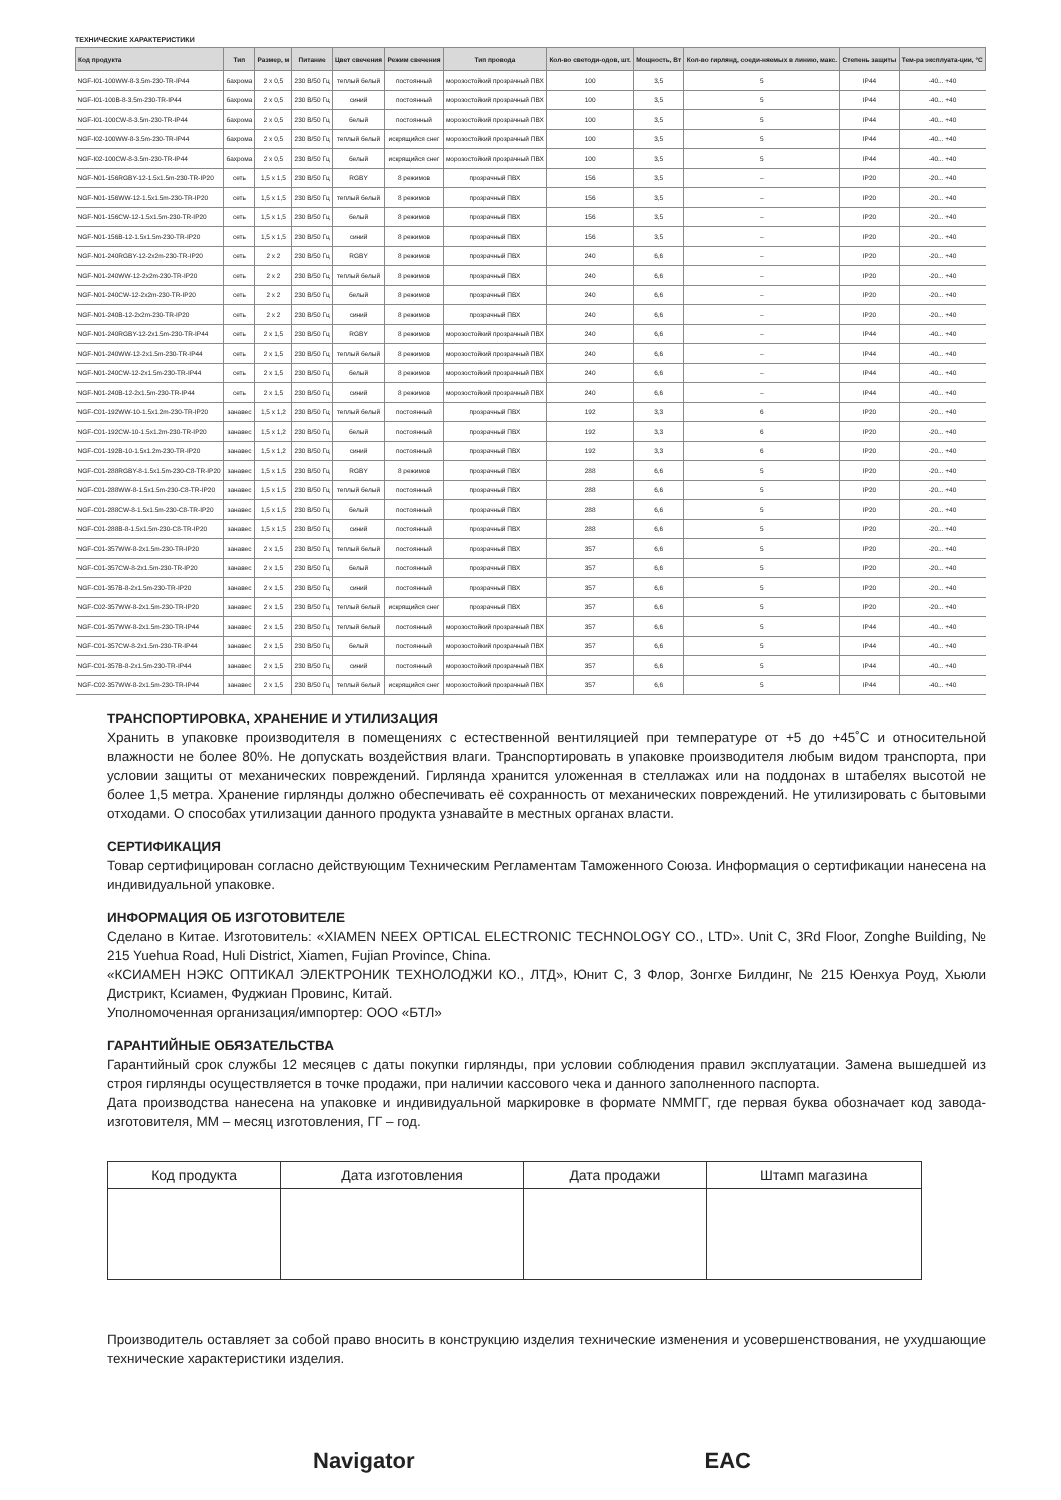ТЕХНИЧЕСКИЕ ХАРАКТЕРИСТИКИ
| Код продукта | Тип | Размер, м | Питание | Цвет свечения | Режим свечения | Тип провода | Кол-во светоди-одов, шт. | Мощность, Вт | Кол-во гирлянд, соеди-няемых в линию, макс. | Степень защиты | Тем-ра эксплуата-ции, °С |
| --- | --- | --- | --- | --- | --- | --- | --- | --- | --- | --- | --- |
| NGF-I01-100WW-8-3.5m-230-TR-IP44 | бахрома | 2 x 0,5 | 230 В/50 Гц | теплый белый | постоянный | морозостойкий прозрачный ПВХ | 100 | 3,5 | 5 | IP44 | -40... +40 |
| NGF-I01-100B-8-3.5m-230-TR-IP44 | бахрома | 2 x 0,5 | 230 В/50 Гц | синий | постоянный | морозостойкий прозрачный ПВХ | 100 | 3,5 | 5 | IP44 | -40... +40 |
| NGF-I01-100CW-8-3.5m-230-TR-IP44 | бахрома | 2 x 0,5 | 230 В/50 Гц | белый | постоянный | морозостойкий прозрачный ПВХ | 100 | 3,5 | 5 | IP44 | -40... +40 |
| NGF-I02-100WW-8-3.5m-230-TR-IP44 | бахрома | 2 x 0,5 | 230 В/50 Гц | теплый белый | искрящийся снег | морозостойкий прозрачный ПВХ | 100 | 3,5 | 5 | IP44 | -40... +40 |
| NGF-I02-100CW-8-3.5m-230-TR-IP44 | бахрома | 2 x 0,5 | 230 В/50 Гц | белый | искрящийся снег | морозостойкий прозрачный ПВХ | 100 | 3,5 | 5 | IP44 | -40... +40 |
| NGF-N01-156RGBY-12-1.5x1.5m-230-TR-IP20 | сеть | 1,5 x 1,5 | 230 В/50 Гц | RGBY | 8 режимов | прозрачный ПВХ | 156 | 3,5 | – | IP20 | -20... +40 |
| NGF-N01-156WW-12-1.5x1.5m-230-TR-IP20 | сеть | 1,5 x 1,5 | 230 В/50 Гц | теплый белый | 8 режимов | прозрачный ПВХ | 156 | 3,5 | – | IP20 | -20... +40 |
| NGF-N01-156CW-12-1.5x1.5m-230-TR-IP20 | сеть | 1,5 x 1,5 | 230 В/50 Гц | белый | 8 режимов | прозрачный ПВХ | 156 | 3,5 | – | IP20 | -20... +40 |
| NGF-N01-156B-12-1.5x1.5m-230-TR-IP20 | сеть | 1,5 x 1,5 | 230 В/50 Гц | синий | 8 режимов | прозрачный ПВХ | 156 | 3,5 | – | IP20 | -20... +40 |
| NGF-N01-240RGBY-12-2x2m-230-TR-IP20 | сеть | 2 x 2 | 230 В/50 Гц | RGBY | 8 режимов | прозрачный ПВХ | 240 | 6,6 | – | IP20 | -20... +40 |
| NGF-N01-240WW-12-2x2m-230-TR-IP20 | сеть | 2 x 2 | 230 В/50 Гц | теплый белый | 8 режимов | прозрачный ПВХ | 240 | 6,6 | – | IP20 | -20... +40 |
| NGF-N01-240CW-12-2x2m-230-TR-IP20 | сеть | 2 x 2 | 230 В/50 Гц | белый | 8 режимов | прозрачный ПВХ | 240 | 6,6 | – | IP20 | -20... +40 |
| NGF-N01-240B-12-2x2m-230-TR-IP20 | сеть | 2 x 2 | 230 В/50 Гц | синий | 8 режимов | прозрачный ПВХ | 240 | 6,6 | – | IP20 | -20... +40 |
| NGF-N01-240RGBY-12-2x1.5m-230-TR-IP44 | сеть | 2 x 1,5 | 230 В/50 Гц | RGBY | 8 режимов | морозостойкий прозрачный ПВХ | 240 | 6,6 | – | IP44 | -40... +40 |
| NGF-N01-240WW-12-2x1.5m-230-TR-IP44 | сеть | 2 x 1,5 | 230 В/50 Гц | теплый белый | 8 режимов | морозостойкий прозрачный ПВХ | 240 | 6,6 | – | IP44 | -40... +40 |
| NGF-N01-240CW-12-2x1.5m-230-TR-IP44 | сеть | 2 x 1,5 | 230 В/50 Гц | белый | 8 режимов | морозостойкий прозрачный ПВХ | 240 | 6,6 | – | IP44 | -40... +40 |
| NGF-N01-240B-12-2x1.5m-230-TR-IP44 | сеть | 2 x 1,5 | 230 В/50 Гц | синий | 8 режимов | морозостойкий прозрачный ПВХ | 240 | 6,6 | – | IP44 | -40... +40 |
| NGF-C01-192WW-10-1.5x1.2m-230-TR-IP20 | занавес | 1,5 x 1,2 | 230 В/50 Гц | теплый белый | постоянный | прозрачный ПВХ | 192 | 3,3 | 6 | IP20 | -20... +40 |
| NGF-C01-192CW-10-1.5x1.2m-230-TR-IP20 | занавес | 1,5 x 1,2 | 230 В/50 Гц | белый | постоянный | прозрачный ПВХ | 192 | 3,3 | 6 | IP20 | -20... +40 |
| NGF-C01-192B-10-1.5x1.2m-230-TR-IP20 | занавес | 1,5 x 1,2 | 230 В/50 Гц | синий | постоянный | прозрачный ПВХ | 192 | 3,3 | 6 | IP20 | -20... +40 |
| NGF-C01-288RGBY-8-1.5x1.5m-230-C8-TR-IP20 | занавес | 1,5 x 1,5 | 230 В/50 Гц | RGBY | 8 режимов | прозрачный ПВХ | 288 | 6,6 | 5 | IP20 | -20... +40 |
| NGF-C01-288WW-8-1.5x1.5m-230-C8-TR-IP20 | занавес | 1,5 x 1,5 | 230 В/50 Гц | теплый белый | постоянный | прозрачный ПВХ | 288 | 6,6 | 5 | IP20 | -20... +40 |
| NGF-C01-288CW-8-1.5x1.5m-230-C8-TR-IP20 | занавес | 1,5 x 1,5 | 230 В/50 Гц | белый | постоянный | прозрачный ПВХ | 288 | 6,6 | 5 | IP20 | -20... +40 |
| NGF-C01-288B-8-1.5x1.5m-230-C8-TR-IP20 | занавес | 1,5 x 1,5 | 230 В/50 Гц | синий | постоянный | прозрачный ПВХ | 288 | 6,6 | 5 | IP20 | -20... +40 |
| NGF-C01-357WW-8-2x1.5m-230-TR-IP20 | занавес | 2 x 1,5 | 230 В/50 Гц | теплый белый | постоянный | прозрачный ПВХ | 357 | 6,6 | 5 | IP20 | -20... +40 |
| NGF-C01-357CW-8-2x1.5m-230-TR-IP20 | занавес | 2 x 1,5 | 230 В/50 Гц | белый | постоянный | прозрачный ПВХ | 357 | 6,6 | 5 | IP20 | -20... +40 |
| NGF-C01-357B-8-2x1.5m-230-TR-IP20 | занавес | 2 x 1,5 | 230 В/50 Гц | синий | постоянный | прозрачный ПВХ | 357 | 6,6 | 5 | IP20 | -20... +40 |
| NGF-C02-357WW-8-2x1.5m-230-TR-IP20 | занавес | 2 x 1,5 | 230 В/50 Гц | теплый белый | искрящийся снег | прозрачный ПВХ | 357 | 6,6 | 5 | IP20 | -20... +40 |
| NGF-C01-357WW-8-2x1.5m-230-TR-IP44 | занавес | 2 x 1,5 | 230 В/50 Гц | теплый белый | постоянный | морозостойкий прозрачный ПВХ | 357 | 6,6 | 5 | IP44 | -40... +40 |
| NGF-C01-357CW-8-2x1.5m-230-TR-IP44 | занавес | 2 x 1,5 | 230 В/50 Гц | белый | постоянный | морозостойкий прозрачный ПВХ | 357 | 6,6 | 5 | IP44 | -40... +40 |
| NGF-C01-357B-8-2x1.5m-230-TR-IP44 | занавес | 2 x 1,5 | 230 В/50 Гц | синий | постоянный | морозостойкий прозрачный ПВХ | 357 | 6,6 | 5 | IP44 | -40... +40 |
| NGF-C02-357WW-8-2x1.5m-230-TR-IP44 | занавес | 2 x 1,5 | 230 В/50 Гц | теплый белый | искрящийся снег | морозостойкий прозрачный ПВХ | 357 | 6,6 | 5 | IP44 | -40... +40 |
ТРАНСПОРТИРОВКА, ХРАНЕНИЕ И УТИЛИЗАЦИЯ
Хранить в упаковке производителя в помещениях с естественной вентиляцией при температуре от +5 до +45˚С и относительной влажности не более 80%. Не допускать воздействия влаги. Транспортировать в упаковке производителя любым видом транспорта, при условии защиты от механических повреждений. Гирлянда хранится уложенная в стеллажах или на поддонах в штабелях высотой не более 1,5 метра. Хранение гирлянды должно обеспечивать её сохранность от механических повреждений. Не утилизировать с бытовыми отходами. О способах утилизации данного продукта узнавайте в местных органах власти.
СЕРТИФИКАЦИЯ
Товар сертифицирован согласно действующим Техническим Регламентам Таможенного Союза. Информация о сертификации нанесена на индивидуальной упаковке.
ИНФОРМАЦИЯ ОБ ИЗГОТОВИТЕЛЕ
Сделано в Китае. Изготовитель: «XIAMEN NEEX OPTICAL ELECTRONIC TECHNOLOGY CO., LTD». Unit C, 3Rd Floor, Zonghe Building, № 215 Yuehua Road, Huli District, Xiamen, Fujian Province, China.
«КСИАМЕН НЭКС ОПТИКАЛ ЭЛЕКТРОНИК ТЕХНОЛОДЖИ КО., ЛТД», Юнит С, 3 Флор, Зонгхе Билдинг, № 215 Юенхуа Роуд, Хьюли Дистрикт, Ксиамен, Фуджиан Провинс, Китай.
Уполномоченная организация/импортер: ООО «БТЛ»
ГАРАНТИЙНЫЕ ОБЯЗАТЕЛЬСТВА
Гарантийный срок службы 12 месяцев с даты покупки гирлянды, при условии соблюдения правил эксплуатации. Замена вышедшей из строя гирлянды осуществляется в точке продажи, при наличии кассового чека и данного заполненного паспорта.
Дата производства нанесена на упаковке и индивидуальной маркировке в формате NММГГ, где первая буква обозначает код завода-изготовителя, ММ – месяц изготовления, ГГ – год.
| Код продукта | Дата изготовления | Дата продажи | Штамп магазина |
| --- | --- | --- | --- |
Производитель оставляет за собой право вносить в конструкцию изделия технические изменения и усовершенствования, не ухудшающие технические характеристики изделия.
Navigator EAC